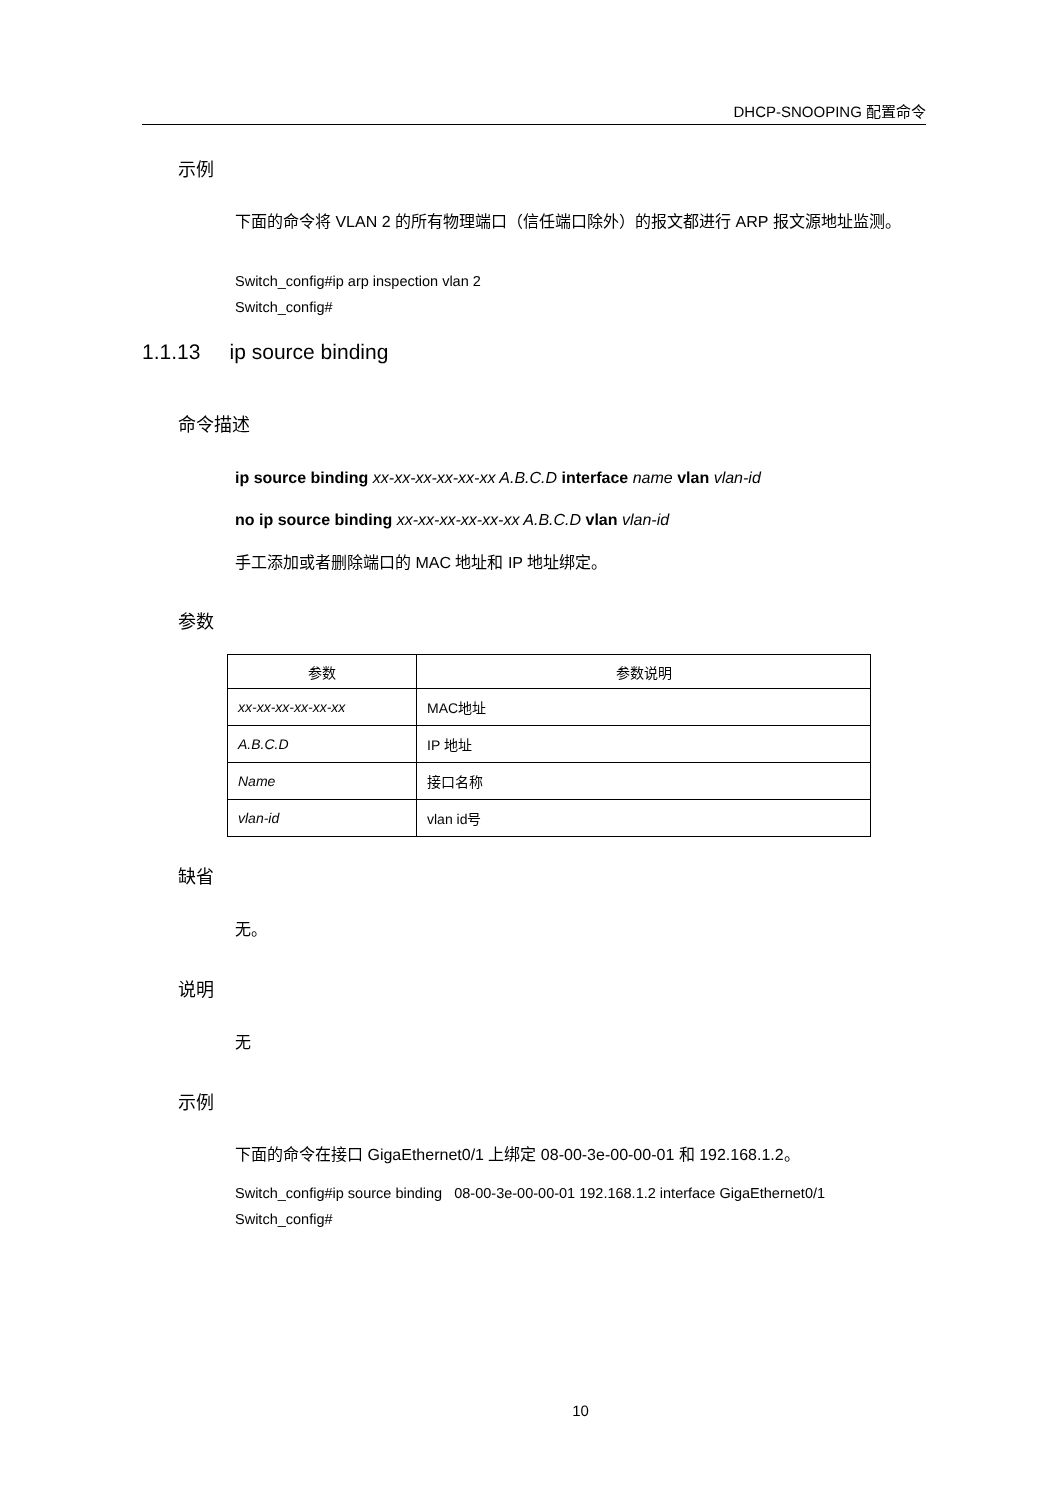DHCP-SNOOPING 配置命令
示例
下面的命令将 VLAN 2 的所有物理端口（信任端口除外）的报文都进行 ARP 报文源地址监测。
Switch_config#ip arp inspection vlan 2
Switch_config#
1.1.13 ip source binding
命令描述
ip source binding xx-xx-xx-xx-xx-xx A.B.C.D interface name vlan vlan-id
no ip source binding xx-xx-xx-xx-xx-xx A.B.C.D vlan vlan-id
手工添加或者删除端口的 MAC 地址和 IP 地址绑定。
参数
| 参数 | 参数说明 |
| --- | --- |
| xx-xx-xx-xx-xx-xx | MAC地址 |
| A.B.C.D | IP 地址 |
| Name | 接口名称 |
| vlan-id | vlan id号 |
缺省
无。
说明
无
示例
下面的命令在接口 GigaEthernet0/1 上绑定 08-00-3e-00-00-01 和 192.168.1.2。
Switch_config#ip source binding 08-00-3e-00-00-01 192.168.1.2 interface GigaEthernet0/1
Switch_config#
10